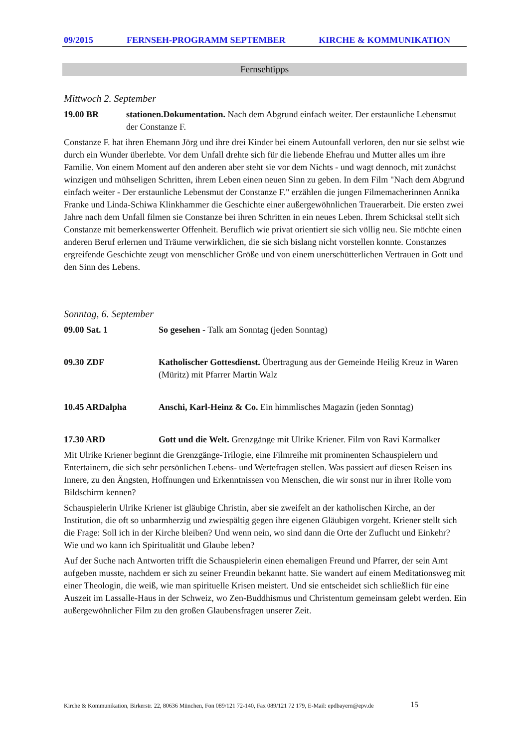09/2015 FERNSEH-PROGRAMM SEPTEMBER KIRCHE & KOMMUNIKATION
Fernsehtipps
Mittwoch 2. September
19.00 BR stationen.Dokumentation. Nach dem Abgrund einfach weiter. Der erstaunliche Lebensmut der Constanze F.
Constanze F. hat ihren Ehemann Jörg und ihre drei Kinder bei einem Autounfall verloren, den nur sie selbst wie durch ein Wunder überlebte. Vor dem Unfall drehte sich für die liebende Ehefrau und Mutter alles um ihre Familie. Von einem Moment auf den anderen aber steht sie vor dem Nichts - und wagt dennoch, mit zunächst winzigen und mühseligen Schritten, ihrem Leben einen neuen Sinn zu geben. In dem Film "Nach dem Abgrund einfach weiter - Der erstaunliche Lebensmut der Constanze F." erzählen die jungen Filmemacherinnen Annika Franke und Linda-Schiwa Klinkhammer die Geschichte einer außergewöhnlichen Trauerarbeit. Die ersten zwei Jahre nach dem Unfall filmen sie Constanze bei ihren Schritten in ein neues Leben. Ihrem Schicksal stellt sich Constanze mit bemerkenswerter Offenheit. Beruflich wie privat orientiert sie sich völlig neu. Sie möchte einen anderen Beruf erlernen und Träume verwirklichen, die sie sich bislang nicht vorstellen konnte. Constanzes ergreifende Geschichte zeugt von menschlicher Größe und von einem unerschütterlichen Vertrauen in Gott und den Sinn des Lebens.
Sonntag, 6. September
09.00 Sat. 1 So gesehen - Talk am Sonntag (jeden Sonntag)
09.30 ZDF Katholischer Gottesdienst. Übertragung aus der Gemeinde Heilig Kreuz in Waren (Müritz) mit Pfarrer Martin Walz
10.45 ARDalpha Anschi, Karl-Heinz & Co. Ein himmlisches Magazin (jeden Sonntag)
17.30 ARD Gott und die Welt. Grenzgänge mit Ulrike Kriener. Film von Ravi Karmalker
Mit Ulrike Kriener beginnt die Grenzgänge-Trilogie, eine Filmreihe mit prominenten Schauspielern und Entertainern, die sich sehr persönlichen Lebens- und Wertefragen stellen. Was passiert auf diesen Reisen ins Innere, zu den Ängsten, Hoffnungen und Erkenntnissen von Menschen, die wir sonst nur in ihrer Rolle vom Bildschirm kennen?
Schauspielerin Ulrike Kriener ist gläubige Christin, aber sie zweifelt an der katholischen Kirche, an der Institution, die oft so unbarmherzig und zwiespältig gegen ihre eigenen Gläubigen vorgeht. Kriener stellt sich die Frage: Soll ich in der Kirche bleiben? Und wenn nein, wo sind dann die Orte der Zuflucht und Einkehr? Wie und wo kann ich Spiritualität und Glaube leben?
Auf der Suche nach Antworten trifft die Schauspielerin einen ehemaligen Freund und Pfarrer, der sein Amt aufgeben musste, nachdem er sich zu seiner Freundin bekannt hatte. Sie wandert auf einem Meditationsweg mit einer Theologin, die weiß, wie man spirituelle Krisen meistert. Und sie entscheidet sich schließlich für eine Auszeit im Lassalle-Haus in der Schweiz, wo Zen-Buddhismus und Christentum gemeinsam gelebt werden. Ein außergewöhnlicher Film zu den großen Glaubensfragen unserer Zeit.
Kirche & Kommunikation, Birkerstr. 22, 80636 München, Fon 089/121 72-140, Fax 089/121 72 179, E-Mail: epdbayern@epv.de
15